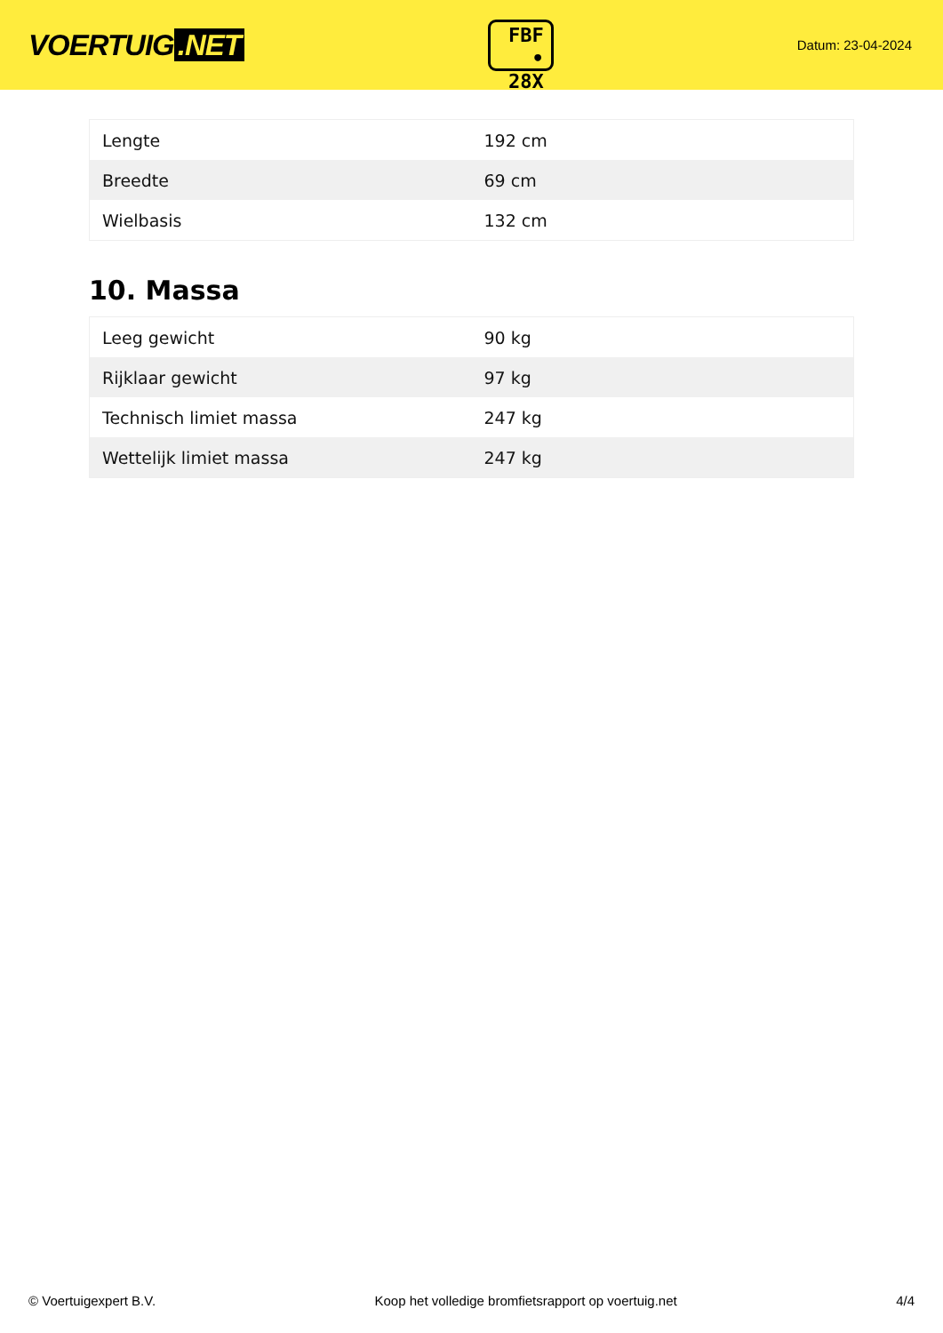VOERTUIG.NET
FBF
• 28X
Datum: 23-04-2024
| Lengte | 192 cm |
| Breedte | 69 cm |
| Wielbasis | 132 cm |
10. Massa
| Leeg gewicht | 90 kg |
| Rijklaar gewicht | 97 kg |
| Technisch limiet massa | 247 kg |
| Wettelijk limiet massa | 247 kg |
© Voertuigexpert B.V. Koop het volledige bromfietsrapport op voertuig.net 4/4